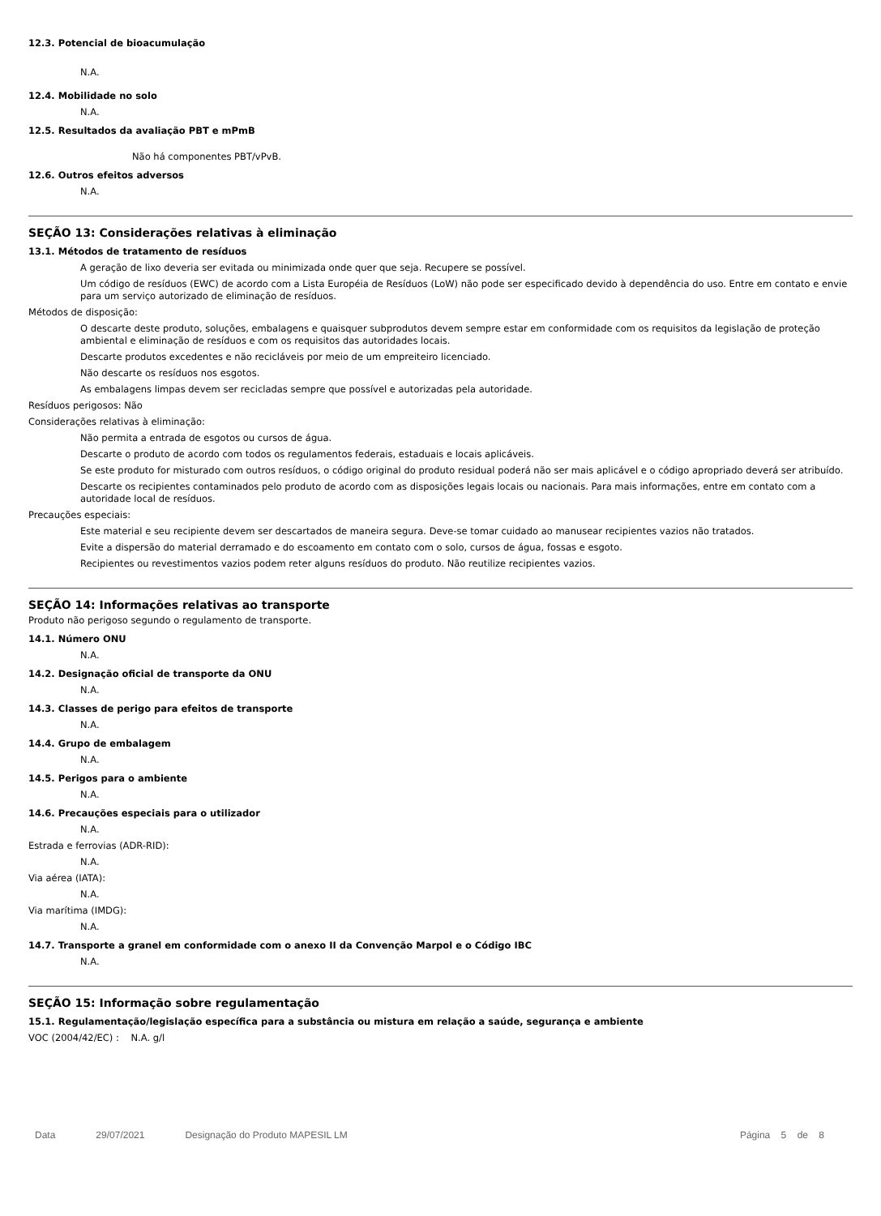12.3. Potencial de bioacumulação
N.A.
12.4. Mobilidade no solo
N.A.
12.5. Resultados da avaliação PBT e mPmB
Não há componentes PBT/vPvB.
12.6. Outros efeitos adversos
N.A.
SEÇÃO 13: Considerações relativas à eliminação
13.1. Métodos de tratamento de resíduos
A geração de lixo deveria ser evitada ou minimizada onde quer que seja. Recupere se possível.
Um código de resíduos (EWC) de acordo com a Lista Européia de Resíduos (LoW) não pode ser especificado devido à dependência do uso. Entre em contato e envie para um serviço autorizado de eliminação de resíduos.
Métodos de disposição:
O descarte deste produto, soluções, embalagens e quaisquer subprodutos devem sempre estar em conformidade com os requisitos da legislação de proteção ambiental e eliminação de resíduos e com os requisitos das autoridades locais.
Descarte produtos excedentes e não recicláveis por meio de um empreiteiro licenciado.
Não descarte os resíduos nos esgotos.
As embalagens limpas devem ser recicladas sempre que possível e autorizadas pela autoridade.
Resíduos perigosos: Não
Considerações relativas à eliminação:
Não permita a entrada de esgotos ou cursos de água.
Descarte o produto de acordo com todos os regulamentos federais, estaduais e locais aplicáveis.
Se este produto for misturado com outros resíduos, o código original do produto residual poderá não ser mais aplicável e o código apropriado deverá ser atribuído.
Descarte os recipientes contaminados pelo produto de acordo com as disposições legais locais ou nacionais. Para mais informações, entre em contato com a autoridade local de resíduos.
Precauções especiais:
Este material e seu recipiente devem ser descartados de maneira segura. Deve-se tomar cuidado ao manusear recipientes vazios não tratados.
Evite a dispersão do material derramado e do escoamento em contato com o solo, cursos de água, fossas e esgoto.
Recipientes ou revestimentos vazios podem reter alguns resíduos do produto. Não reutilize recipientes vazios.
SEÇÃO 14: Informações relativas ao transporte
Produto não perigoso segundo o regulamento de transporte.
14.1. Número ONU
N.A.
14.2. Designação oficial de transporte da ONU
N.A.
14.3. Classes de perigo para efeitos de transporte
N.A.
14.4. Grupo de embalagem
N.A.
14.5. Perigos para o ambiente
N.A.
14.6. Precauções especiais para o utilizador
N.A.
Estrada e ferrovias (ADR-RID):
N.A.
Via aérea (IATA):
N.A.
Via marítima (IMDG):
N.A.
14.7. Transporte a granel em conformidade com o anexo II da Convenção Marpol e o Código IBC
N.A.
SEÇÃO 15: Informação sobre regulamentação
15.1. Regulamentação/legislação específica para a substância ou mistura em relação a saúde, segurança e ambiente
VOC (2004/42/EC) : N.A. g/l
Data 29/07/2021 Designação do Produto MAPESIL LM Página 5 de 8